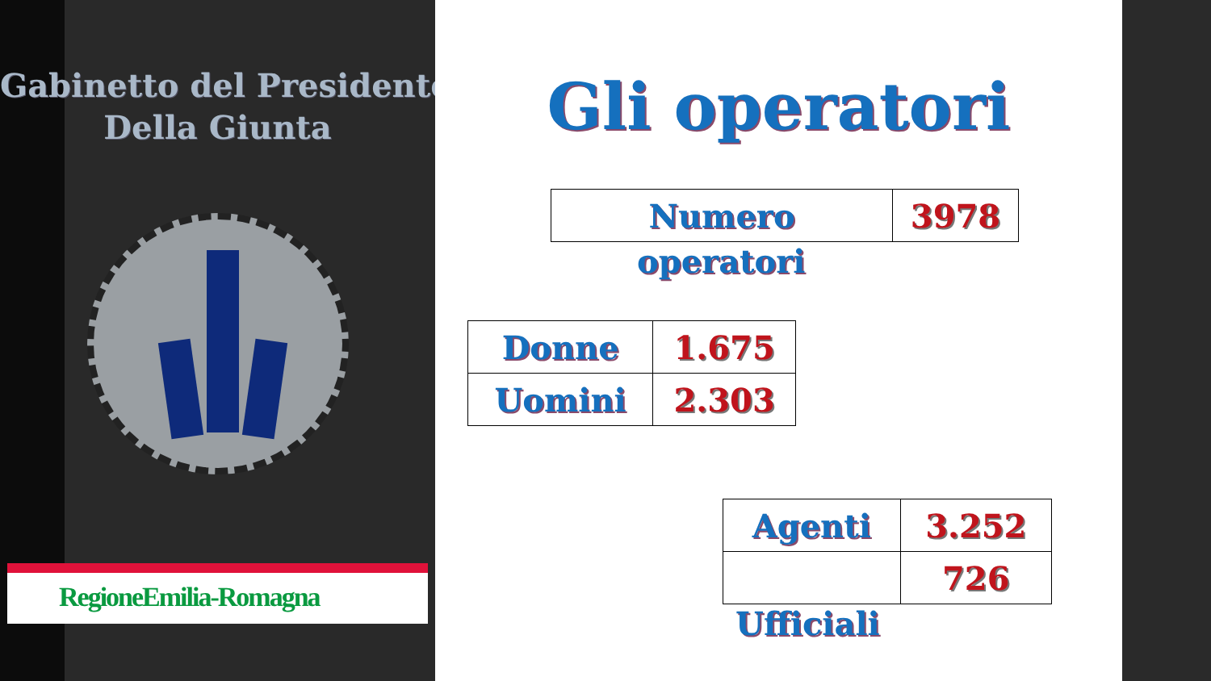Gabinetto del Presidente
Della Giunta
RegioneEmilia-Romagna
Gli operatori
| Numero | 3978 |
operatori
| Donne | 1.675 |
| Uomini | 2.303 |
| Agenti | 3.252 |
| | 726 |
Ufficiali